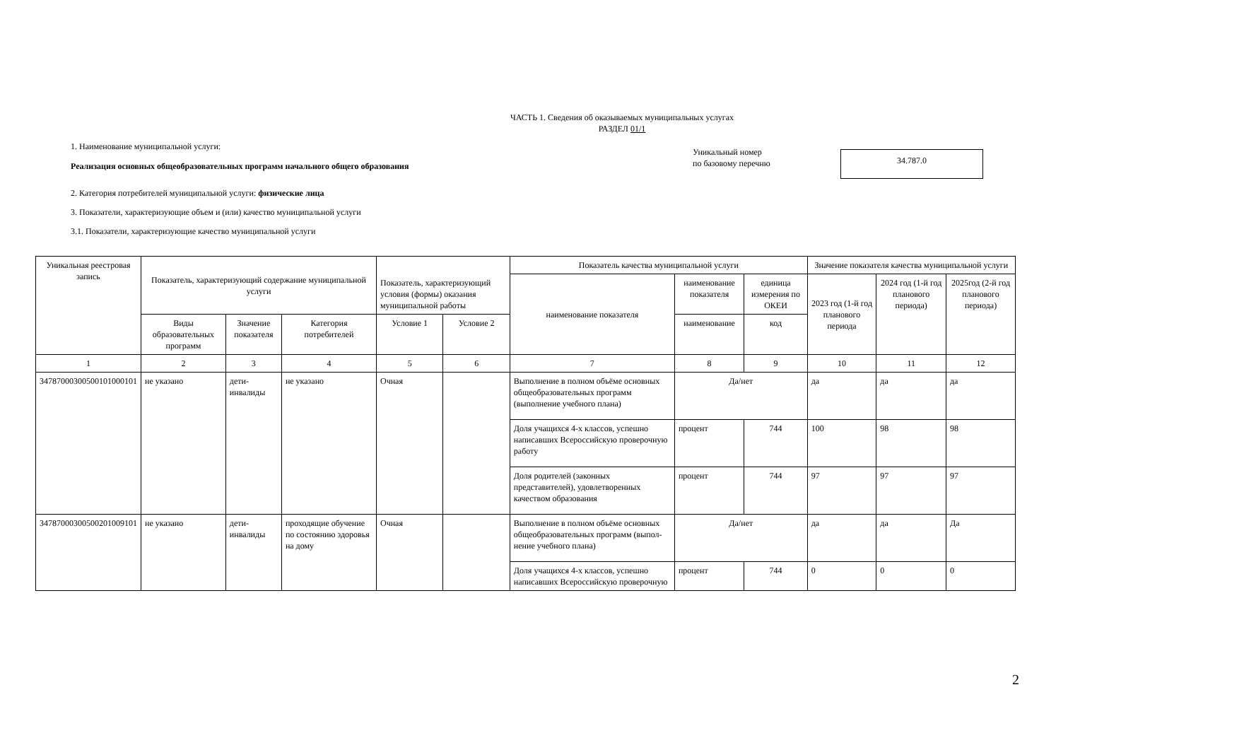ЧАСТЬ 1. Сведения об оказываемых муниципальных услугах
РАЗДЕЛ 01/1
1. Наименование муниципальной услуги:
Реализация основных общеобразовательных программ начального общего образования
Уникальный номер
по базовому перечню
34.787.0
2. Категория потребителей муниципальной услуги: физические лица
3. Показатели, характеризующие объем и (или) качество муниципальной услуги
3.1. Показатели, характеризующие качество муниципальной услуги
| Уникальная реестровая запись | Показатель, характеризующий содержание муниципальной услуги | | | Показатель, характеризующий условия (формы) оказания муниципальной работы | | Показатель качества муниципальной услуги | | | Значение показателя качества муниципальной услуги | | |
| --- | --- | --- | --- | --- | --- | --- | --- | --- | --- | --- | --- |
| | | | | | | наименование показателя | наименование показателя | единица измерения по ОКЕИ | 2023 год (1-й год планового периода | 2024 год (1-й год планового периода) | 2025год (2-й год планового периода) |
| | Виды образовательных программ | Значение показателя | Категория потребителей | Условие 1 | Условие 2 | | наименование | код | | | |
| 1 | 2 | 3 | 4 | 5 | 6 | 7 | 8 | 9 | 10 | 11 | 12 |
| 34787000300500101000101 | не указано | дети-инвалиды | не указано | Очная | | Выполнение в полном объёме основных общеобразовательных программ (выполнение учебного плана) | Да/нет | | да | да | да |
| | | | | | | Доля учащихся 4-х классов, успешно написавших Всероссийскую проверочную работу | процент | 744 | 100 | 98 | 98 |
| | | | | | | Доля родителей (законных представителей), удовлетворенных качеством образования | процент | 744 | 97 | 97 | 97 |
| 34787000300500201009101 | не указано | дети-инвалиды | проходящие обучение по состоянию здоровья на дому | Очная | | Выполнение в полном объёме основных общеобразовательных программ (выпол-нение учебного плана) | Да/нет | | да | да | Да |
| | | | | | | Доля учащихся 4-х классов, успешно написавших Всероссийскую проверочную | процент | 744 | 0 | 0 | 0 |
2